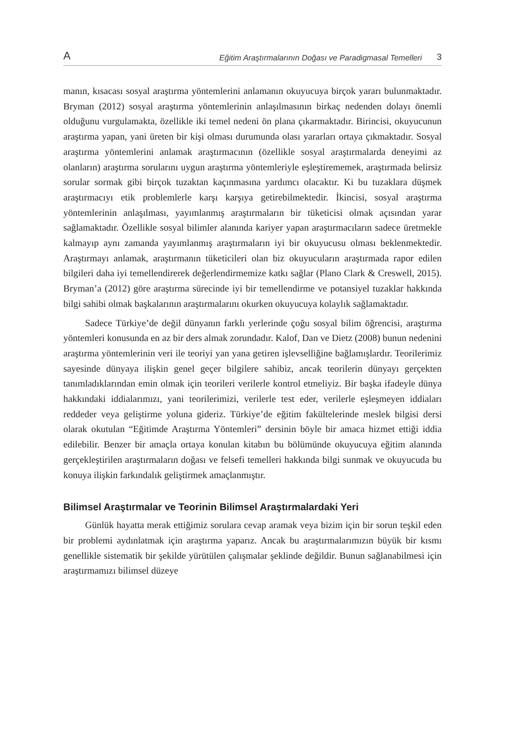A Eğitim Araştırmalarının Doğası ve Paradigmasal Temelleri 3
manın, kısacası sosyal araştırma yöntemlerini anlamanın okuyucuya birçok yararı bulunmaktadır. Bryman (2012) sosyal araştırma yöntemlerinin anlaşılmasının birkaç nedenden dolayı önemli olduğunu vurgulamakta, özellikle iki temel nedeni ön plana çıkarmaktadır. Birincisi, okuyucunun araştırma yapan, yani üreten bir kişi olması durumunda olası yararları ortaya çıkmaktadır. Sosyal araştırma yöntemlerini anlamak araştırmacının (özellikle sosyal araştırmalarda deneyimi az olanların) araştırma sorularını uygun araştırma yöntemleriyle eşleştirememek, araştırmada belirsiz sorular sormak gibi birçok tuzaktan kaçınmasına yardımcı olacaktır. Ki bu tuzaklara düşmek araştırmacıyı etik problemlerle karşı karşıya getirebilmektedir. İkincisi, sosyal araştırma yöntemlerinin anlaşılması, yayımlanmış araştırmaların bir tüketicisi olmak açısından yarar sağlamaktadır. Özellikle sosyal bilimler alanında kariyer yapan araştırmacıların sadece üretmekle kalmayıp aynı zamanda yayımlanmış araştırmaların iyi bir okuyucusu olması beklenmektedir. Araştırmayı anlamak, araştırmanın tüketicileri olan biz okuyucuların araştırmada rapor edilen bilgileri daha iyi temellendirerek değerlendirmemize katkı sağlar (Plano Clark & Creswell, 2015). Bryman’a (2012) göre araştırma sürecinde iyi bir temellendirme ve potansiyel tuzaklar hakkında bilgi sahibi olmak başkalarının araştırmalarını okurken okuyucuya kolaylık sağlamaktadır.
Sadece Türkiye’de değil dünyanın farklı yerlerinde çoğu sosyal bilim öğrencisi, araştırma yöntemleri konusunda en az bir ders almak zorundadır. Kalof, Dan ve Dietz (2008) bunun nedenini araştırma yöntemlerinin veri ile teoriyi yan yana getiren işlevselliğine bağlamışlardır. Teorilerimiz sayesinde dünyaya ilişkin genel geçer bilgilere sahibiz, ancak teorilerin dünyayı gerçekten tanımladıklarından emin olmak için teorileri verilerle kontrol etmeliyiz. Bir başka ifadeyle dünya hakkındaki iddialarımızı, yani teorilerimizi, verilerle test eder, verilerle eşleşmeyen iddiaları reddeder veya geliştirme yoluna gideriz. Türkiye’de eğitim fakültelerinde meslek bilgisi dersi olarak okutulan “Eğitimde Araştırma Yöntemleri” dersinin böyle bir amaca hizmet ettiği iddia edilebilir. Benzer bir amaçla ortaya konulan kitabın bu bölümünde okuyucuya eğitim alanında gerçekleştirilen araştırmaların doğası ve felsefi temelleri hakkında bilgi sunmak ve okuyucuda bu konuya ilişkin farkındalık geliştirmek amaçlanmıştır.
Bilimsel Araştırmalar ve Teorinin Bilimsel Araştırmalardaki Yeri
Günlük hayatta merak ettiğimiz sorulara cevap aramak veya bizim için bir sorun teşkil eden bir problemi aydınlatmak için araştırma yaparız. Ancak bu araştırmalarımızın büyük bir kısmı genellikle sistematik bir şekilde yürütülen çalışmalar şeklinde değildir. Bunun sağlanabilmesi için araştırmamızı bilimsel düzeye